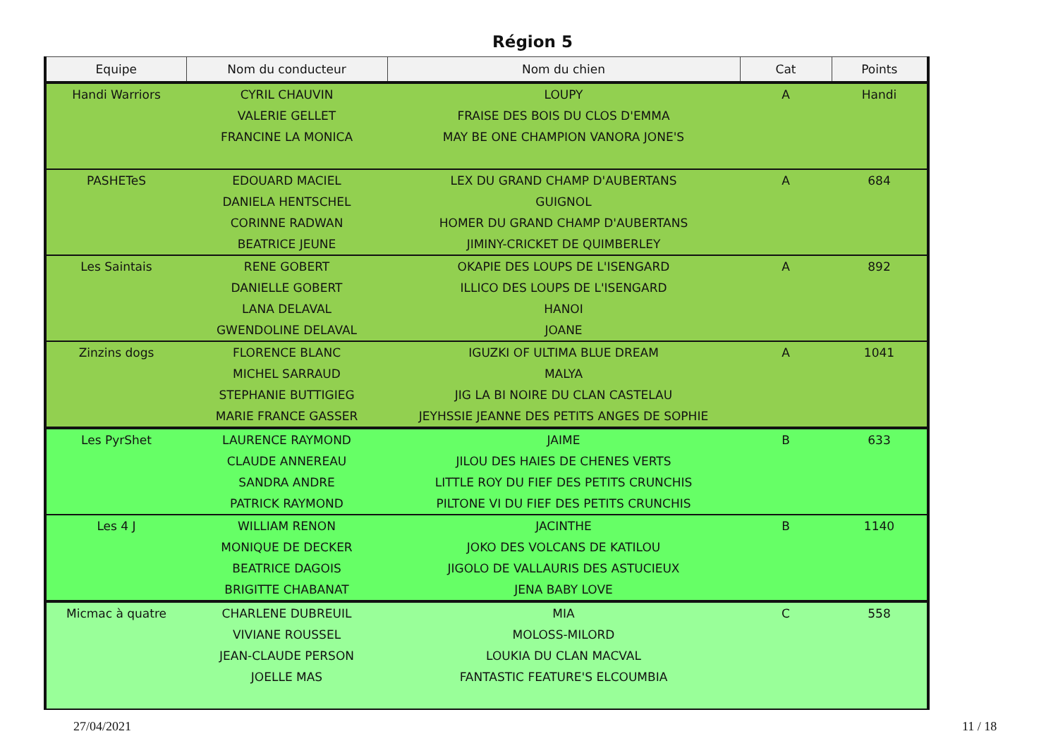Région 5
| Equipe | Nom du conducteur | Nom du chien | Cat | Points |
| --- | --- | --- | --- | --- |
| Handi Warriors | CYRIL CHAUVIN | LOUPY | A | Handi |
| | VALERIE GELLET | FRAISE DES BOIS DU CLOS D'EMMA | | |
| | FRANCINE LA MONICA | MAY BE ONE CHAMPION VANORA JONE'S | | |
| PASHETeS | EDOUARD MACIEL | LEX DU GRAND CHAMP D'AUBERTANS | A | 684 |
| | DANIELA HENTSCHEL | GUIGNOL | | |
| | CORINNE RADWAN | HOMER DU GRAND CHAMP D'AUBERTANS | | |
| | BEATRICE JEUNE | JIMINY-CRICKET DE QUIMBERLEY | | |
| Les Saintais | RENE GOBERT | OKAPIE DES LOUPS DE L'ISENGARD | A | 892 |
| | DANIELLE GOBERT | ILLICO DES LOUPS DE L'ISENGARD | | |
| | LANA DELAVAL | HANOI | | |
| | GWENDOLINE DELAVAL | JOANE | | |
| Zinzins dogs | FLORENCE BLANC | IGUZKI OF ULTIMA BLUE DREAM | A | 1041 |
| | MICHEL SARRAUD | MALYA | | |
| | STEPHANIE BUTTIGIEG | JIG LA BI NOIRE DU CLAN CASTELAU | | |
| | MARIE FRANCE GASSER | JEYHSSIE JEANNE DES PETITS ANGES DE SOPHIE | | |
| Les PyrShet | LAURENCE RAYMOND | JAIME | B | 633 |
| | CLAUDE ANNEREAU | JILOU DES HAIES DE CHENES VERTS | | |
| | SANDRA ANDRE | LITTLE ROY DU FIEF DES PETITS CRUNCHIS | | |
| | PATRICK RAYMOND | PILTONE VI DU FIEF DES PETITS CRUNCHIS | | |
| Les 4 J | WILLIAM RENON | JACINTHE | B | 1140 |
| | MONIQUE DE DECKER | JOKO DES VOLCANS DE KATILOU | | |
| | BEATRICE DAGOIS | JIGOLO DE VALLAURIS DES ASTUCIEUX | | |
| | BRIGITTE CHABANAT | JENA BABY LOVE | | |
| Micmac à quatre | CHARLENE DUBREUIL | MIA | C | 558 |
| | VIVIANE ROUSSEL | MOLOSS-MILORD | | |
| | JEAN-CLAUDE PERSON | LOUKIA DU CLAN MACVAL | | |
| | JOELLE MAS | FANTASTIC FEATURE'S ELCOUMBIA | | |
27/04/2021 11 / 18